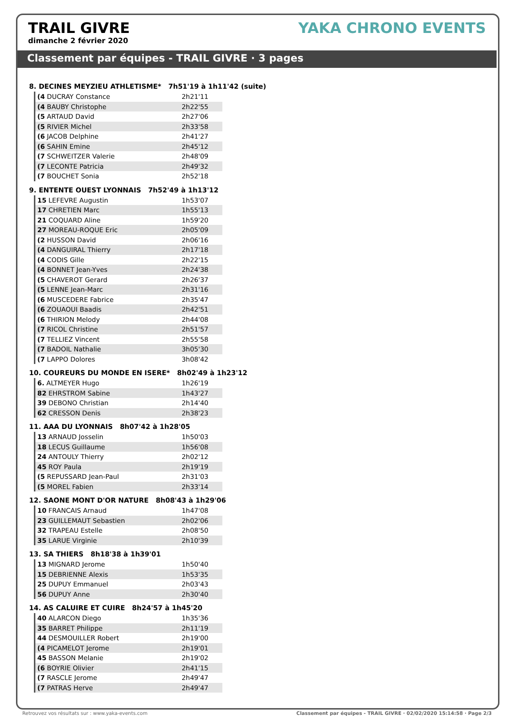TRAIL GIVRE
dimanche 2 février 2020
YAKA CHRONO EVENTS
Classement par équipes - TRAIL GIVRE · 3 pages
8. DECINES MEYZIEU ATHLETISME* 7h51'19 à 1h11'42 (suite)
| (4 DUCRAY Constance | 2h21'11 |
| (4 BAUBY Christophe | 2h22'55 |
| (5 ARTAUD David | 2h27'06 |
| (5 RIVIER Michel | 2h33'58 |
| (6 JACOB Delphine | 2h41'27 |
| (6 SAHIN Emine | 2h45'12 |
| (7 SCHWEITZER Valerie | 2h48'09 |
| (7 LECONTE Patricia | 2h49'32 |
| (7 BOUCHET Sonia | 2h52'18 |
9. ENTENTE OUEST LYONNAIS 7h52'49 à 1h13'12
| 15 LEFEVRE Augustin | 1h53'07 |
| 17 CHRETIEN Marc | 1h55'13 |
| 21 COQUARD Aline | 1h59'20 |
| 27 MOREAU-ROQUE Eric | 2h05'09 |
| (2 HUSSON David | 2h06'16 |
| (4 DANGUIRAL Thierry | 2h17'18 |
| (4 CODIS Gille | 2h22'15 |
| (4 BONNET Jean-Yves | 2h24'38 |
| (5 CHAVEROT Gerard | 2h26'37 |
| (5 LENNE Jean-Marc | 2h31'16 |
| (6 MUSCEDERE Fabrice | 2h35'47 |
| (6 ZOUAOUI Baadis | 2h42'51 |
| (6 THIRION Melody | 2h44'08 |
| (7 RICOL Christine | 2h51'57 |
| (7 TELLIEZ Vincent | 2h55'58 |
| (7 BADOIL Nathalie | 3h05'30 |
| (7 LAPPO Dolores | 3h08'42 |
10. COUREURS DU MONDE EN ISERE* 8h02'49 à 1h23'12
| 6. ALTMEYER Hugo | 1h26'19 |
| 82 EHRSTROM Sabine | 1h43'27 |
| 39 DEBONO Christian | 2h14'40 |
| 62 CRESSON Denis | 2h38'23 |
11. AAA DU LYONNAIS 8h07'42 à 1h28'05
| 13 ARNAUD Josselin | 1h50'03 |
| 18 LECUS Guillaume | 1h56'08 |
| 24 ANTOULY Thierry | 2h02'12 |
| 45 ROY Paula | 2h19'19 |
| (5 REPUSSARD Jean-Paul | 2h31'03 |
| (5 MOREL Fabien | 2h33'14 |
12. SAONE MONT D'OR NATURE 8h08'43 à 1h29'06
| 10 FRANCAIS Arnaud | 1h47'08 |
| 23 GUILLEMAUT Sebastien | 2h02'06 |
| 32 TRAPEAU Estelle | 2h08'50 |
| 35 LARUE Virginie | 2h10'39 |
13. SA THIERS 8h18'38 à 1h39'01
| 13 MIGNARD Jerome | 1h50'40 |
| 15 DEBRIENNE Alexis | 1h53'35 |
| 25 DUPUY Emmanuel | 2h03'43 |
| 56 DUPUY Anne | 2h30'40 |
14. AS CALUIRE ET CUIRE 8h24'57 à 1h45'20
| 40 ALARCON Diego | 1h35'36 |
| 35 BARRET Philippe | 2h11'19 |
| 44 DESMOUILLER Robert | 2h19'00 |
| (4 PICAMELOT Jerome | 2h19'01 |
| 45 BASSON Melanie | 2h19'02 |
| (6 BOYRIE Olivier | 2h41'15 |
| (7 RASCLE Jerome | 2h49'47 |
| (7 PATRAS Herve | 2h49'47 |
Retrouvez vos résultats sur : www.yaka-events.com Classement par équipes - TRAIL GIVRE · 02/02/2020 15:14:58 · Page 2/3